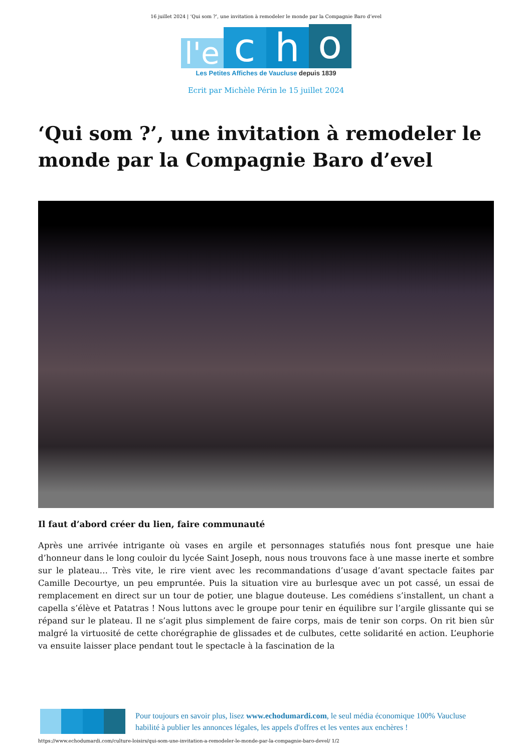16 juillet 2024 | ‘Qui som ?’, une invitation à remodeler le monde par la Compagnie Baro d’evel
l'e
c
h
o
Les Petites Affiches de Vaucluse depuis 1839
Ecrit par Michèle Périn le 15 juillet 2024
‘Qui som ?’, une invitation à remodeler le monde par la Compagnie Baro d’evel
Il faut d’abord créer du lien, faire communauté
Après une arrivée intrigante où vases en argile et personnages statufiés nous font presque une haie d’honneur dans le long couloir du lycée Saint Joseph, nous nous trouvons face à une masse inerte et sombre sur le plateau… Très vite, le rire vient avec les recommandations d’usage d’avant spectacle faites par Camille Decourtye, un peu empruntée. Puis la situation vire au burlesque avec un pot cassé, un essai de remplacement en direct sur un tour de potier, une blague douteuse. Les comédiens s’installent, un chant a capella s’élève et Patatras ! Nous luttons avec le groupe pour tenir en équilibre sur l’argile glissante qui se répand sur le plateau. Il ne s’agit plus simplement de faire corps, mais de tenir son corps. On rit bien sûr malgré la virtuosité de cette chorégraphie de glissades et de culbutes, cette solidarité en action. L’euphorie va ensuite laisser place pendant tout le spectacle à la fascination de la
Pour toujours en savoir plus, lisez www.echodumardi.com, le seul média économique 100% Vaucluse habilité à publier les annonces légales, les appels d'offres et les ventes aux enchères !
https://www.echodumardi.com/culture-loisirs/qui-som-une-invitation-a-remodeler-le-monde-par-la-compagnie-baro-devel/ 1/2